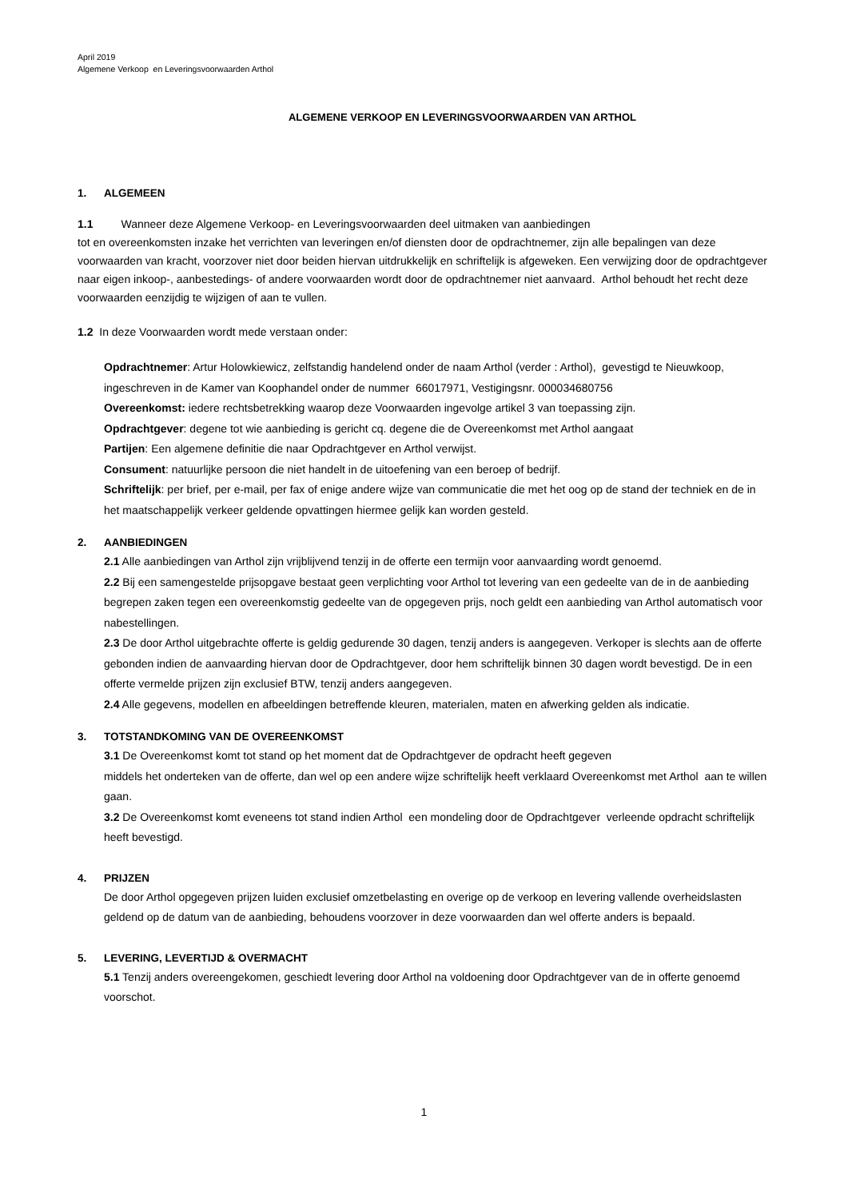April 2019
Algemene Verkoop en Leveringsvoorwaarden Arthol
ALGEMENE VERKOOP EN LEVERINGSVOORWAARDEN VAN ARTHOL
1. ALGEMEEN
1.1 Wanneer deze Algemene Verkoop- en Leveringsvoorwaarden deel uitmaken van aanbiedingen
tot en overeenkomsten inzake het verrichten van leveringen en/of diensten door de opdrachtnemer, zijn alle bepalingen van deze voorwaarden van kracht, voorzover niet door beiden hiervan uitdrukkelijk en schriftelijk is afgeweken. Een verwijzing door de opdrachtgever naar eigen inkoop-, aanbestedings- of andere voorwaarden wordt door de opdrachtnemer niet aanvaard. Arthol behoudt het recht deze voorwaarden eenzijdig te wijzigen of aan te vullen.
1.2 In deze Voorwaarden wordt mede verstaan onder:
Opdrachtnemer: Artur Holowkiewicz, zelfstandig handelend onder de naam Arthol (verder : Arthol), gevestigd te Nieuwkoop, ingeschreven in de Kamer van Koophandel onder de nummer 66017971, Vestigingsnr. 000034680756
Overeenkomst: iedere rechtsbetrekking waarop deze Voorwaarden ingevolge artikel 3 van toepassing zijn.
Opdrachtgever: degene tot wie aanbieding is gericht cq. degene die de Overeenkomst met Arthol aangaat
Partijen: Een algemene definitie die naar Opdrachtgever en Arthol verwijst.
Consument: natuurlijke persoon die niet handelt in de uitoefening van een beroep of bedrijf.
Schriftelijk: per brief, per e-mail, per fax of enige andere wijze van communicatie die met het oog op de stand der techniek en de in het maatschappelijk verkeer geldende opvattingen hiermee gelijk kan worden gesteld.
2. AANBIEDINGEN
2.1 Alle aanbiedingen van Arthol zijn vrijblijvend tenzij in de offerte een termijn voor aanvaarding wordt genoemd.
2.2 Bij een samengestelde prijsopgave bestaat geen verplichting voor Arthol tot levering van een gedeelte van de in de aanbieding begrepen zaken tegen een overeenkomstig gedeelte van de opgegeven prijs, noch geldt een aanbieding van Arthol automatisch voor nabestellingen.
2.3 De door Arthol uitgebrachte offerte is geldig gedurende 30 dagen, tenzij anders is aangegeven. Verkoper is slechts aan de offerte gebonden indien de aanvaarding hiervan door de Opdrachtgever, door hem schriftelijk binnen 30 dagen wordt bevestigd. De in een offerte vermelde prijzen zijn exclusief BTW, tenzij anders aangegeven.
2.4 Alle gegevens, modellen en afbeeldingen betreffende kleuren, materialen, maten en afwerking gelden als indicatie.
3. TOTSTANDKOMING VAN DE OVEREENKOMST
3.1 De Overeenkomst komt tot stand op het moment dat de Opdrachtgever de opdracht heeft gegeven
middels het onderteken van de offerte, dan wel op een andere wijze schriftelijk heeft verklaard Overeenkomst met Arthol aan te willen gaan.
3.2 De Overeenkomst komt eveneens tot stand indien Arthol een mondeling door de Opdrachtgever verleende opdracht schriftelijk heeft bevestigd.
4. PRIJZEN
De door Arthol opgegeven prijzen luiden exclusief omzetbelasting en overige op de verkoop en levering vallende overheidslasten geldend op de datum van de aanbieding, behoudens voorzover in deze voorwaarden dan wel offerte anders is bepaald.
5. LEVERING, LEVERTIJD & OVERMACHT
5.1 Tenzij anders overeengekomen, geschiedt levering door Arthol na voldoening door Opdrachtgever van de in offerte genoemd voorschot.
1